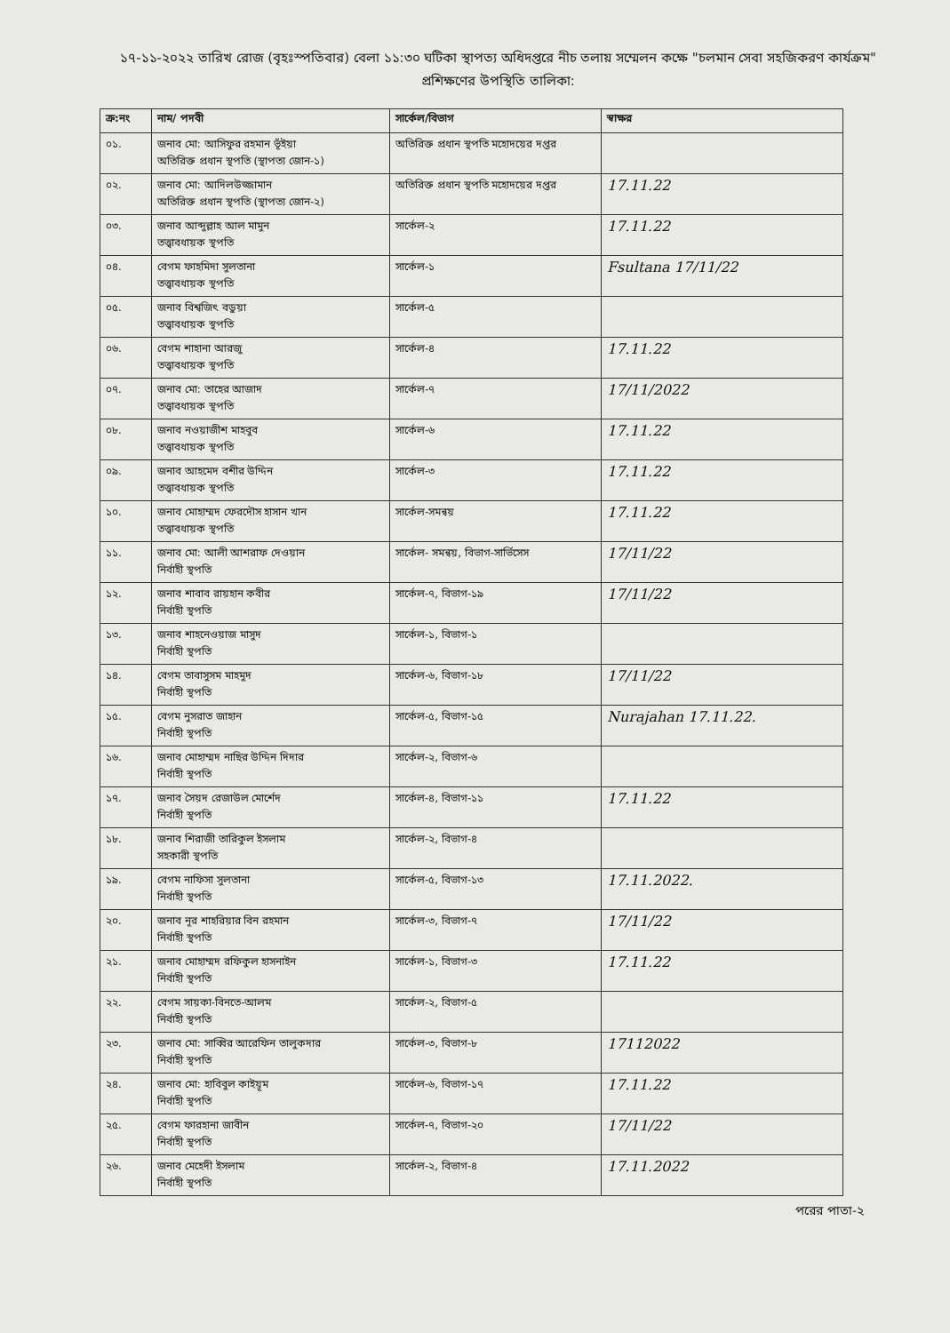১৭-১১-২০২২ তারিখ রোজ (বৃহঃস্পতিবার) বেলা ১১:৩০ ঘটিকা স্থাপত্য অধিদপ্তরে নীচ তলায় সম্মেলন কক্ষে "চলমান সেবা সহজিকরণ কার্যক্রম" প্রশিক্ষণের উপস্থিতি তালিকা:
| ক্র:নং | নাম/ পদবী | সার্কেল/বিভাগ | স্বাক্ষর |
| --- | --- | --- | --- |
| ০১. | জনাব মো: আসিফুর রহমান ভূঁইয়া অতিরিক্ত প্রধান স্থপতি (স্থাপত্য জোন-১) | অতিরিক্ত প্রধান স্থপতি মহোদয়ের দপ্তর | |
| ০২. | জনাব মো: আদিলউজ্জামান অতিরিক্ত প্রধান স্থপতি (স্থাপত্য জোন-২) | অতিরিক্ত প্রধান স্থপতি মহোদয়ের দপ্তর | 17.11.22 |
| ০৩. | জনাব আব্দুল্লাহ আল মামুন তত্ত্বাবধায়ক স্থপতি | সার্কেল-২ | 17.11.22 |
| ০৪. | বেগম ফাহমিদা সুলতানা তত্ত্বাবধায়ক স্থপতি | সার্কেল-১ | Fsultana 17/11/22 |
| ০৫. | জনাব বিশ্বজিৎ বড়ুয়া তত্ত্বাবধায়ক স্থপতি | সার্কেল-৫ | |
| ০৬. | বেগম শাহানা আরজু তত্ত্বাবধায়ক স্থপতি | সার্কেল-৪ | 17.11.22 |
| ০৭. | জনাব মো: তাহের আজাদ তত্ত্বাবধায়ক স্থপতি | সার্কেল-৭ | 17/11/2022 |
| ০৮. | জনাব নওয়াজীশ মাহবুব তত্ত্বাবধায়ক স্থপতি | সার্কেল-৬ | 17.11.22 |
| ০৯. | জনাব আহমেদ বশীর উদ্দিন তত্ত্বাবধায়ক স্থপতি | সার্কেল-৩ | 17.11.22 |
| ১০. | জনাব মোহাম্মদ ফেরদৌস হাসান খান তত্ত্বাবধায়ক স্থপতি | সার্কেল-সমন্বয় | 17.11.22 |
| ১১. | জনাব মো: আলী আশরাফ দেওয়ান নির্বাহী স্থপতি | সার্কেল- সমন্বয়, বিভাগ-সার্ভিসেস | 17/11/22 |
| ১২. | জনাব শাবাব রায়হান কবীর নির্বাহী স্থপতি | সার্কেল-৭, বিভাগ-১৯ | 17/11/22 |
| ১৩. | জনাব শাহনেওয়াজ মাসুদ নির্বাহী স্থপতি | সার্কেল-১, বিভাগ-১ | |
| ১৪. | বেগম তাবাসুসম মাহমুদ নির্বাহী স্থপতি | সার্কেল-৬, বিভাগ-১৮ | 17/11/22 |
| ১৫. | বেগম নুসরাত জাহান নির্বাহী স্থপতি | সার্কেল-৫, বিভাগ-১৫ | Nurajahan 17.11.22. |
| ১৬. | জনাব মোহাম্মদ নাছির উদ্দিন দিদার নির্বাহী স্থপতি | সার্কেল-২, বিভাগ-৬ | |
| ১৭. | জনাব সৈয়দ রেজাউল মোর্শেদ নির্বাহী স্থপতি | সার্কেল-৪, বিভাগ-১১ | 17.11.22 |
| ১৮. | জনাব শিরাজী তারিকুল ইসলাম সহকারী স্থপতি | সার্কেল-২, বিভাগ-৪ | |
| ১৯. | বেগম নাফিসা সুলতানা নির্বাহী স্থপতি | সার্কেল-৫, বিভাগ-১৩ | 17.11.2022. |
| ২০. | জনাব নূর শাহরিয়ার বিন রহমান নির্বাহী স্থপতি | সার্কেল-৩, বিভাগ-৭ | 17/11/22 |
| ২১. | জনাব মোহাম্মদ রফিকুল হাসনাইন নির্বাহী স্থপতি | সার্কেল-১, বিভাগ-৩ | 17.11.22 |
| ২২. | বেগম সায়কা-বিনতে-আলম নির্বাহী স্থপতি | সার্কেল-২, বিভাগ-৫ | |
| ২৩. | জনাব মো: সাব্বির আরেফিন তালুকদার নির্বাহী স্থপতি | সার্কেল-৩, বিভাগ-৮ | 17112022 |
| ২৪. | জনাব মো: হাবিবুল কাইয়ূম নির্বাহী স্থপতি | সার্কেল-৬, বিভাগ-১৭ | 17.11.22 |
| ২৫. | বেগম ফারহানা জাবীন নির্বাহী স্থপতি | সার্কেল-৭, বিভাগ-২০ | 17/11/22 |
| ২৬. | জনাব মেহেদী ইসলাম নির্বাহী স্থপতি | সার্কেল-২, বিভাগ-৪ | 17.11.2022 |
পরের পাতা-২